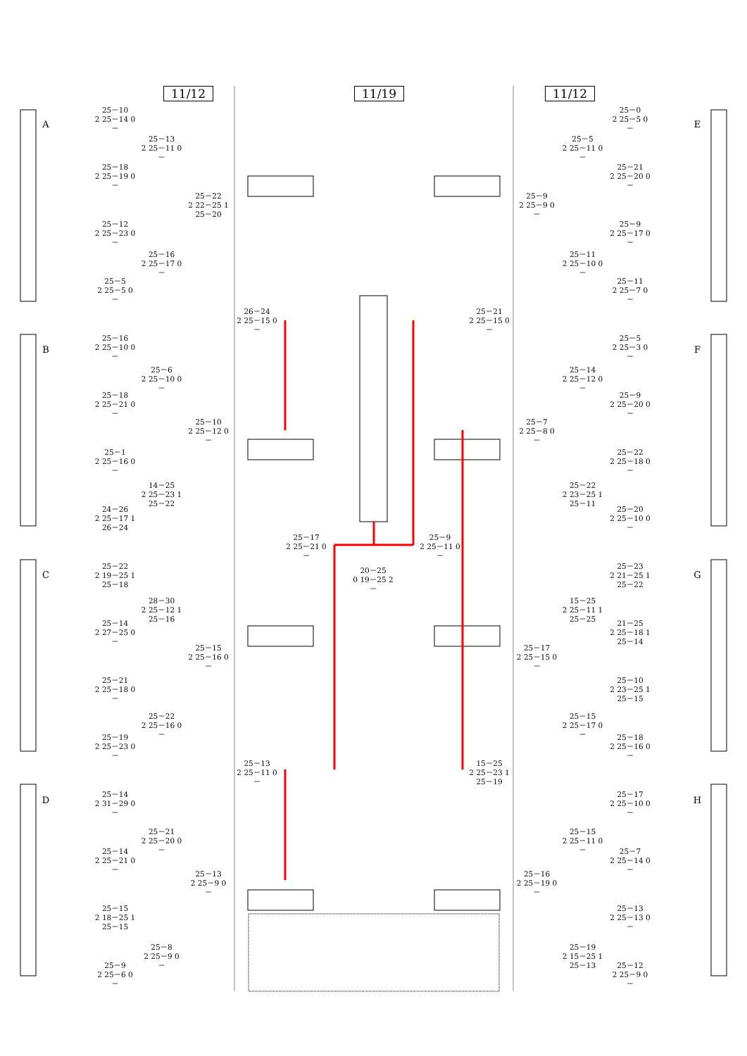11/12 11/19 11/12
A
B
C
D
25－10
2 25－14 0
－
25－18
2 25－19 0
－
25－12
2 25－23 0
－
25－5
2 25－5 0
－
25－16
2 25－10 0
－
25－18
2 25－21 0
－
25－1
2 25－16 0
－
24－26
2 25－17 1
26－24
25－22
2 19－25 1
25－18
25－14
2 27－25 0
－
25－21
2 25－18 0
－
25－19
2 25－23 0
－
25－14
2 31－29 0
－
25－14
2 25－21 0
－
25－15
2 18－25 1
25－15
25－9
2 25－6 0
－
25－13
2 25－11 0
－
25－16
2 25－17 0
－
25－6
2 25－10 0
－
14－25
2 25－23 1
25－22
28－30
2 25－12 1
25－16
25－22
2 25－16 0
－
25－21
2 25－20 0
－
25－8
2 25－9 0
－
25－22
2 22－25 1
25－20
25－10
2 25－12 0
－
25－15
2 25－16 0
－
25－13
2 25－9 0
－
26－24
2 25－15 0
－
25－13
2 25－11 0
－
25－17
2 25－21 0
－
20－25
0 19－25 2
－
25－9
2 25－11 0
－
25－21
2 25－15 0
－
15－25
2 25－23 1
25－19
25－9
2 25－9 0
－
25－7
2 25－8 0
－
25－17
2 25－15 0
－
25－16
2 25－19 0
－
25－5
2 25－11 0
－
25－11
2 25－10 0
－
25－14
2 25－12 0
－
25－22
2 23－25 1
25－11
15－25
2 25－11 1
25－25
25－15
2 25－17 0
－
25－15
2 25－11 0
－
25－19
2 15－25 1
25－13
25－0
2 25－5 0
－
25－21
2 25－20 0
－
25－9
2 25－17 0
－
25－11
2 25－7 0
－
25－5
2 25－3 0
－
25－9
2 25－20 0
－
25－22
2 25－18 0
－
25－20
2 25－10 0
－
25－23
2 21－25 1
25－22
21－25
2 25－18 1
25－14
25－10
2 23－25 1
25－15
25－18
2 25－16 0
－
25－17
2 25－10 0
－
25－7
2 25－14 0
－
25－13
2 25－13 0
－
25－12
2 25－9 0
－
E
F
G
H